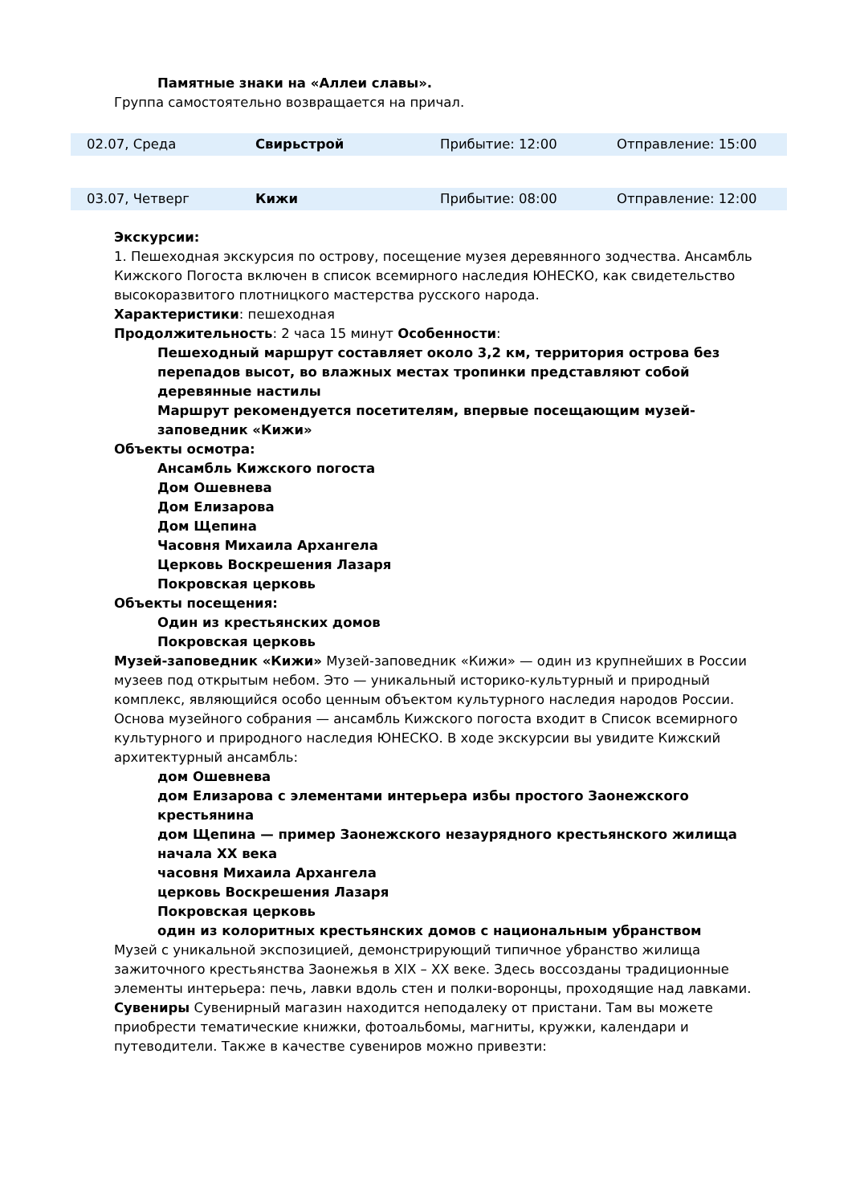Памятные знаки на «Аллеи славы».
Группа самостоятельно возвращается на причал.
| 02.07, Среда | Свирьстрой | Прибытие: 12:00 | Отправление: 15:00 |
| 03.07, Четверг | Кижи | Прибытие: 08:00 | Отправление: 12:00 |
Экскурсии:
1. Пешеходная экскурсия по острову, посещение музея деревянного зодчества. Ансамбль Кижского Погоста включен в список всемирного наследия ЮНЕСКО, как свидетельство высокоразвитого плотницкого мастерства русского народа.
Характеристики: пешеходная
Продолжительность: 2 часа 15 минут Особенности:
Пешеходный маршрут составляет около 3,2 км, территория острова без перепадов высот, во влажных местах тропинки представляют собой деревянные настилы
Маршрут рекомендуется посетителям, впервые посещающим музей-заповедник «Кижи»
Объекты осмотра:
Ансамбль Кижского погоста
Дом Ошевнева
Дом Елизарова
Дом Щепина
Часовня Михаила Архангела
Церковь Воскрешения Лазаря
Покровская церковь
Объекты посещения:
Один из крестьянских домов
Покровская церковь
Музей-заповедник «Кижи» Музей-заповедник «Кижи» — один из крупнейших в России музеев под открытым небом. Это — уникальный историко-культурный и природный комплекс, являющийся особо ценным объектом культурного наследия народов России. Основа музейного собрания — ансамбль Кижского погоста входит в Список всемирного культурного и природного наследия ЮНЕСКО. В ходе экскурсии вы увидите Кижский архитектурный ансамбль:
дом Ошевнева
дом Елизарова с элементами интерьера избы простого Заонежского крестьянина
дом Щепина — пример Заонежского незаурядного крестьянского жилища начала XX века
часовня Михаила Архангела
церковь Воскрешения Лазаря
Покровская церковь
один из колоритных крестьянских домов с национальным убранством
Музей с уникальной экспозицией, демонстрирующий типичное убранство жилища зажиточного крестьянства Заонежья в XIX – XX веке. Здесь воссозданы традиционные элементы интерьера: печь, лавки вдоль стен и полки-воронцы, проходящие над лавками. Сувениры Сувенирный магазин находится неподалеку от пристани. Там вы можете приобрести тематические книжки, фотоальбомы, магниты, кружки, календари и путеводители. Также в качестве сувениров можно привезти: